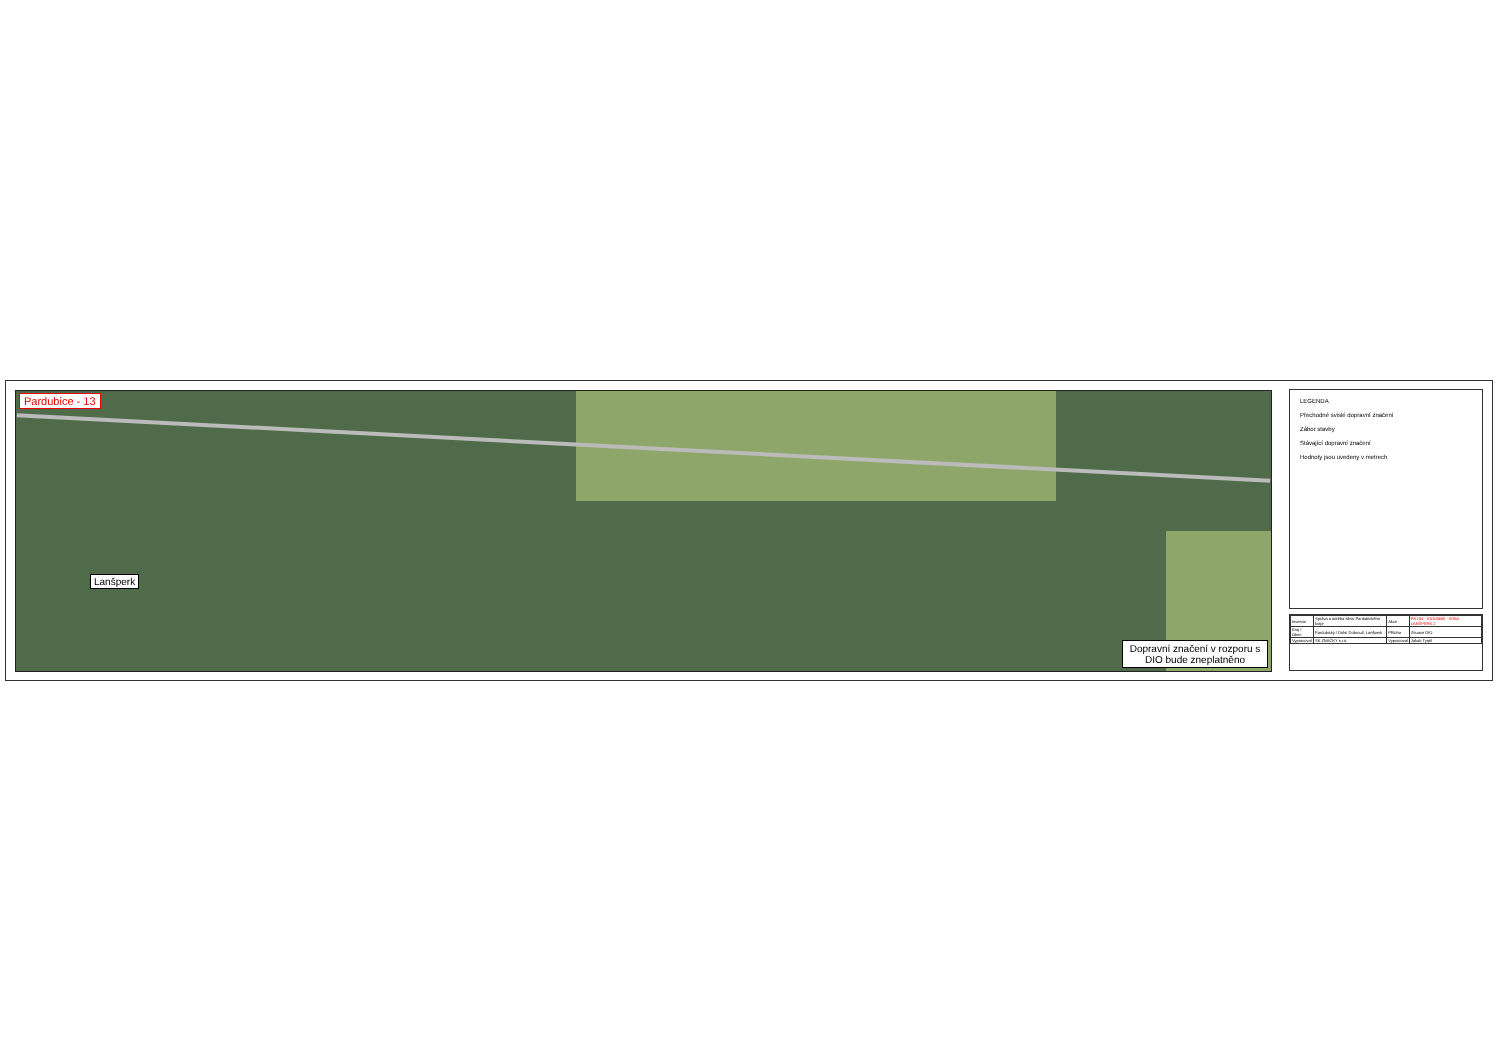Pardubice - 13
Lanšperk
Dopravní značení v rozporu s DIO bude zneplatněno
LEGENDA
Přechodné svislé dopravní značení
Zábor stavby
Stávající dopravní značení
Hodnoty jsou uvedeny v metrech
| Investor | Správa a údržba silnic Pardubického kraje | Akce | PK13U - IDO08490 - II/360 LANŠPERK 2 |
| Kraj / Obec | Pardubický / Dolní Dobrouč, Lanšperk | Příloha | Situace DIO |
| Vypracoval | SK ZNAČKY s.r.o. | Vypracoval | Jakub Tyrpil |